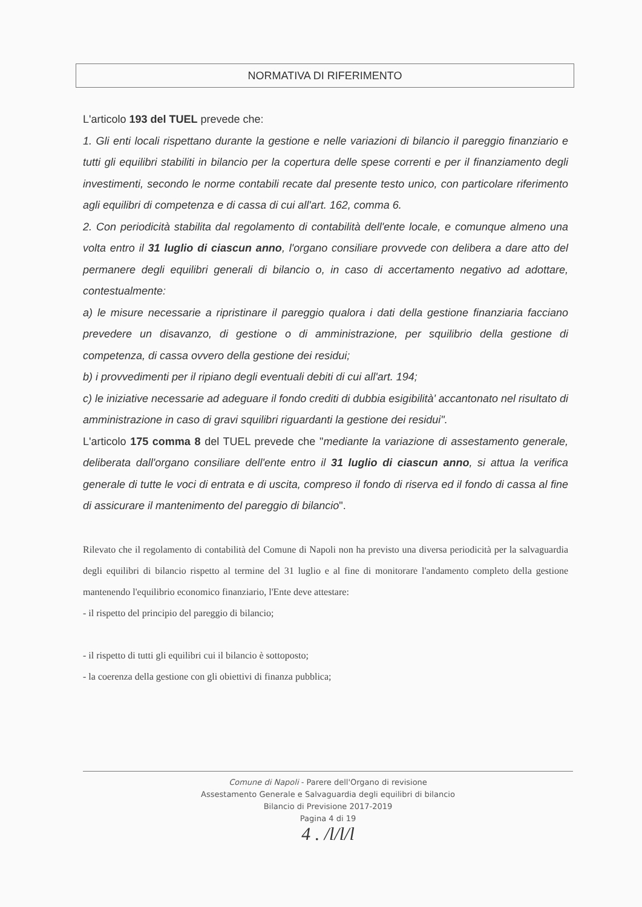NORMATIVA DI RIFERIMENTO
L'articolo 193 del TUEL prevede che:
1. Gli enti locali rispettano durante la gestione e nelle variazioni di bilancio il pareggio finanziario e tutti gli equilibri stabiliti in bilancio per la copertura delle spese correnti e per il finanziamento degli investimenti, secondo le norme contabili recate dal presente testo unico, con particolare riferimento agli equilibri di competenza e di cassa di cui all'art. 162, comma 6.
2. Con periodicità stabilita dal regolamento di contabilità dell'ente locale, e comunque almeno una volta entro il 31 luglio di ciascun anno, l'organo consiliare provvede con delibera a dare atto del permanere degli equilibri generali di bilancio o, in caso di accertamento negativo ad adottare, contestualmente:
a) le misure necessarie a ripristinare il pareggio qualora i dati della gestione finanziaria facciano prevedere un disavanzo, di gestione o di amministrazione, per squilibrio della gestione di competenza, di cassa ovvero della gestione dei residui;
b) i provvedimenti per il ripiano degli eventuali debiti di cui all'art. 194;
c) le iniziative necessarie ad adeguare il fondo crediti di dubbia esigibilità' accantonato nel risultato di amministrazione in caso di gravi squilibri riguardanti la gestione dei residui".
L'articolo 175 comma 8 del TUEL prevede che "mediante la variazione di assestamento generale, deliberata dall'organo consiliare dell'ente entro il 31 luglio di ciascun anno, si attua la verifica generale di tutte le voci di entrata e di uscita, compreso il fondo di riserva ed il fondo di cassa al fine di assicurare il mantenimento del pareggio di bilancio".
Rilevato che il regolamento di contabilità del Comune di Napoli non ha previsto una diversa periodicità per la salvaguardia degli equilibri di bilancio rispetto al termine del 31 luglio e al fine di monitorare l'andamento completo della gestione mantenendo l'equilibrio economico finanziario, l'Ente deve attestare:
- il rispetto del principio del pareggio di bilancio;
- il rispetto di tutti gli equilibri cui il bilancio è sottoposto;
- la coerenza della gestione con gli obiettivi di finanza pubblica;
Comune di Napoli - Parere dell'Organo di revisione
Assestamento Generale e Salvaguardia degli equilibri di bilancio
Bilancio di Previsione 2017-2019
Pagina 4 di 19
4 . /l/l/l